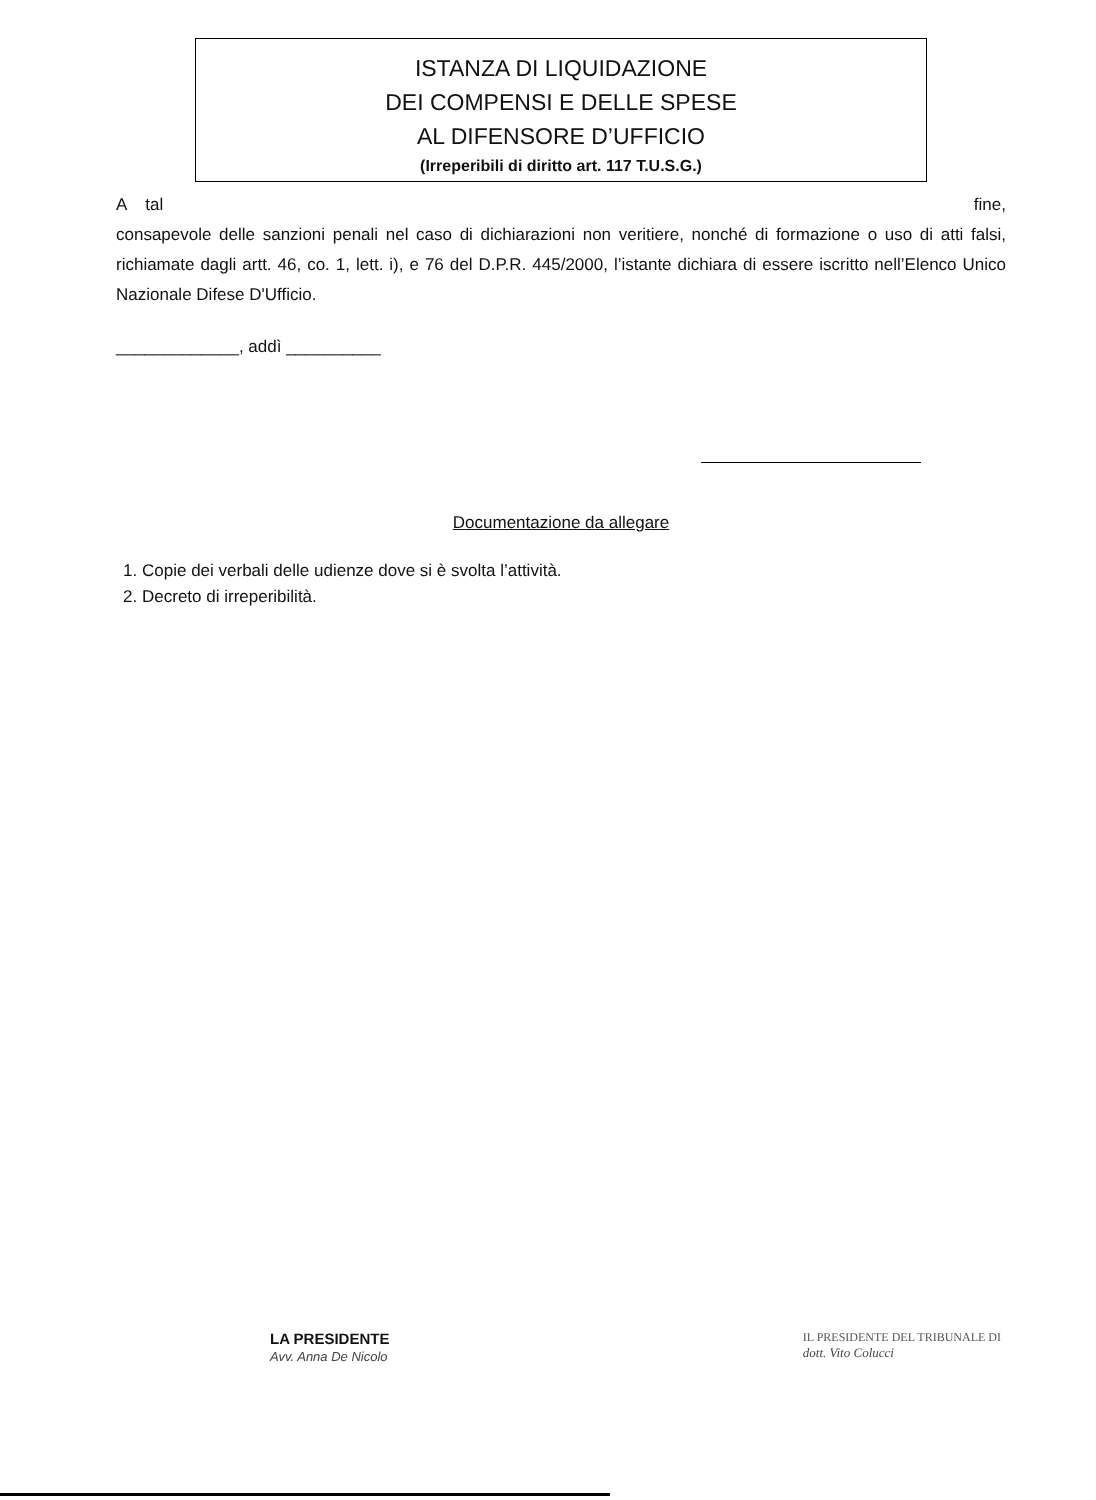ISTANZA DI LIQUIDAZIONE
DEI COMPENSI E DELLE SPESE
AL DIFENSORE D’UFFICIO
(Irreperibili di diritto art. 117 T.U.S.G.)
A tal fine,
consapevole delle sanzioni penali nel caso di dichiarazioni non veritiere, nonché di formazione o uso di atti falsi, richiamate dagli artt. 46, co. 1, lett. i), e 76 del D.P.R. 445/2000, l’istante dichiara di essere iscritto nell’Elenco Unico Nazionale Difese D'Ufficio.
_____________, addì __________
Documentazione da allegare
1. Copie dei verbali delle udienze dove si è svolta l’attività.
2. Decreto di irreperibilità.
LA PRESIDENTE
Avv. Anna De Nicolo
IL PRESIDENTE DEL TRIBUNALE DI
dott. Vito Colucci